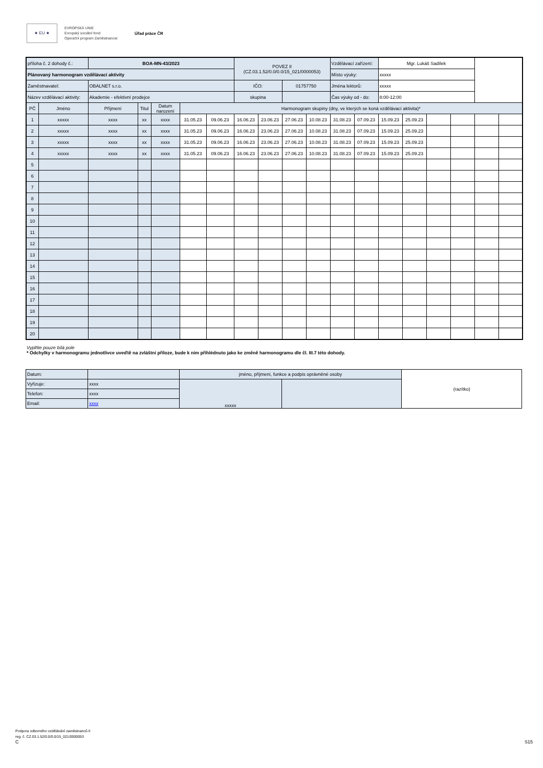★ EU ★
EVROPSKÁ UNIE
Evropský sociální fond
Operační program Zaměstnanost
Úřad práce ČR
| příloha č. 2 dohody č.: | | BOA-MN-43/2023 | | | | | POVEZ II (CZ.03.1.52/0.0/0.0/15_021/0000053) | | | | Vzdělávací zařízení: | | Mgr. Lukáš Sadílek | | | | | |
| Plánovaný harmonogram vzdělávací aktivity | | | | | | | | | | | Místo výuky: | | xxxxx | | | | | |
| Zaměstnavatel: | | OBALNET s.r.o. | | | | | IČO: | | 01757750 | | Jména lektorů: | | xxxxx | | | | | |
| Název vzdělávací aktivity: | | Akademie - efektivní prodejce | | | | | skupina | | | | Čas výuky od - do: | | 8:00-12:00 | | | | | |
| PČ | Jméno | Příjmení | Titul | Datum narození | Harmonogram skupiny (dny, ve kterých se koná vzdělávací aktivita)* | | | | | | | | | | | | | |
| 1 | xxxxx | xxxx | xx | xxxx | 31.05.23 | 09.06.23 | 16.06.23 | 23.06.23 | 27.06.23 | 10.08.23 | 31.08.23 | 07.09.23 | 15.09.23 | 25.09.23 | | | | |
| 2 | xxxxx | xxxx | xx | xxxx | 31.05.23 | 09.06.23 | 16.06.23 | 23.06.23 | 27.06.23 | 10.08.23 | 31.08.23 | 07.09.23 | 15.09.23 | 25.09.23 | | | | |
| 3 | xxxxx | xxxx | xx | xxxx | 31.05.23 | 09.06.23 | 16.06.23 | 23.06.23 | 27.06.23 | 10.08.23 | 31.08.23 | 07.09.23 | 15.09.23 | 25.09.23 | | | | |
| 4 | xxxxx | xxxx | xx | xxxx | 31.05.23 | 09.06.23 | 16.06.23 | 23.06.23 | 27.06.23 | 10.08.23 | 31.08.23 | 07.09.23 | 15.09.23 | 25.09.23 | | | | |
| 5 | | | | | | | | | | | | | | | | | | |
| 6 | | | | | | | | | | | | | | | | | | |
| 7 | | | | | | | | | | | | | | | | | | |
| 8 | | | | | | | | | | | | | | | | | | |
| 9 | | | | | | | | | | | | | | | | | | |
| 10 | | | | | | | | | | | | | | | | | | |
| 11 | | | | | | | | | | | | | | | | | | |
| 12 | | | | | | | | | | | | | | | | | | |
| 13 | | | | | | | | | | | | | | | | | | |
| 14 | | | | | | | | | | | | | | | | | | |
| 15 | | | | | | | | | | | | | | | | | | |
| 16 | | | | | | | | | | | | | | | | | | |
| 17 | | | | | | | | | | | | | | | | | | |
| 18 | | | | | | | | | | | | | | | | | | |
| 19 | | | | | | | | | | | | | | | | | | |
| 20 | | | | | | | | | | | | | | | | | | |
Vyplňte pouze bílá pole
* Odchylky v harmonogramu jednotlivce uveďtě na zvláštní příloze, bude k nim přihlédnuto jako ke změně harmonogramu dle čl. III.7 této dohody.
| Datum: | | jméno, příjmení, funkce a podpis oprávněné osoby | | (razítko) |
| Vyřizuje: | xxxx | xxxxx | | |
| Telefon: | xxxx | | | |
| Email: | xxxx | | | |
Podpora odborného vzdělávání zaměstnanců II
reg. č. CZ.03.1.52/0.0/0.0/15_021/0000053
C
S15